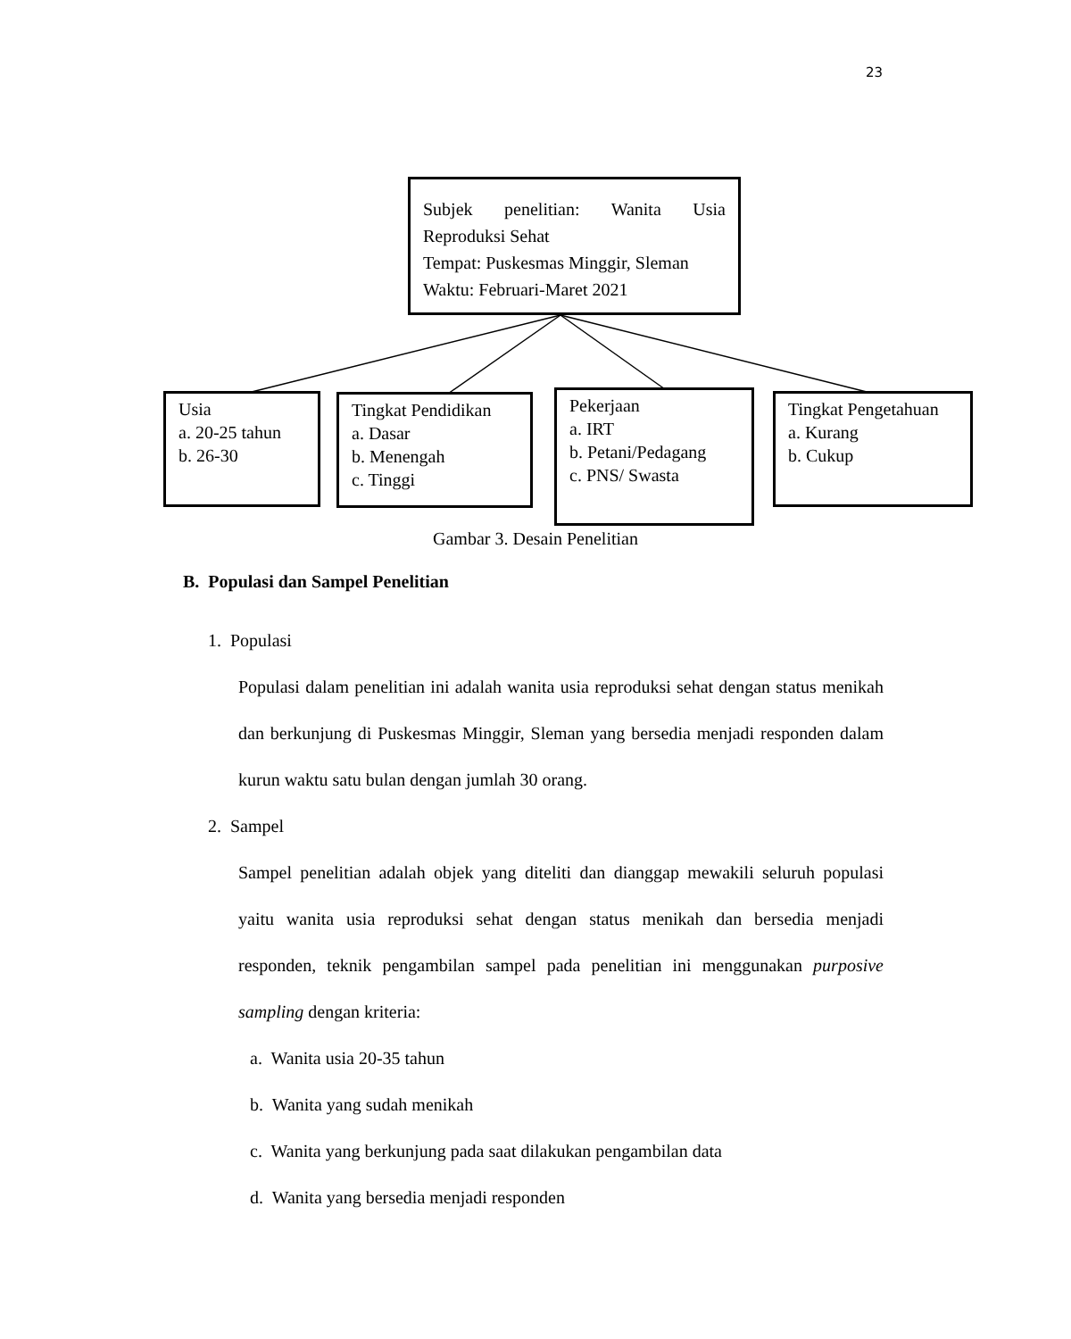23
Subjek penelitian: Wanita Usia
Reproduksi Sehat
Tempat: Puskesmas Minggir, Sleman
Waktu: Februari-Maret 2021
Usia
a. 20-25 tahun
b. 26-30
Tingkat Pendidikan
a. Dasar
b. Menengah
c. Tinggi
Pekerjaan
a. IRT
b. Petani/Pedagang
c. PNS/ Swasta
Tingkat Pengetahuan
a. Kurang
b. Cukup
Gambar 3. Desain Penelitian
B. Populasi dan Sampel Penelitian
1. Populasi
Populasi dalam penelitian ini adalah wanita usia reproduksi sehat dengan status menikah dan berkunjung di Puskesmas Minggir, Sleman yang bersedia menjadi responden dalam kurun waktu satu bulan dengan jumlah 30 orang.
2. Sampel
Sampel penelitian adalah objek yang diteliti dan dianggap mewakili seluruh populasi yaitu wanita usia reproduksi sehat dengan status menikah dan bersedia menjadi responden, teknik pengambilan sampel pada penelitian ini menggunakan purposive sampling dengan kriteria:
a. Wanita usia 20-35 tahun
b. Wanita yang sudah menikah
c. Wanita yang berkunjung pada saat dilakukan pengambilan data
d. Wanita yang bersedia menjadi responden